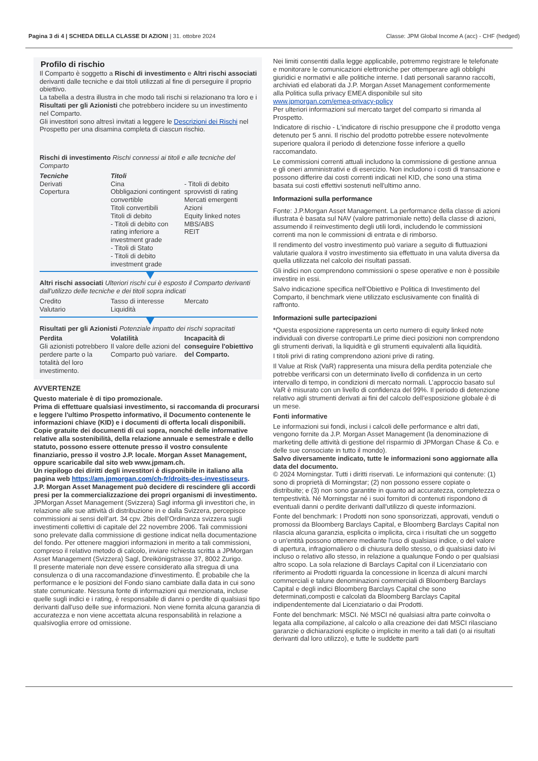Pagina 3 di 4 | SCHEDA DELLA CLASSE DI AZIONI | 31. ottobre 2024
Classe: JPM Global Income A (acc) - CHF (hedged)
Profilo di rischio
Il Comparto è soggetto a Rischi di investimento e Altri rischi associati derivanti dalle tecniche e dai titoli utilizzati al fine di perseguire il proprio obiettivo.
La tabella a destra illustra in che modo tali rischi si relazionano tra loro e i Risultati per gli Azionisti che potrebbero incidere su un investimento nel Comparto.
Gli investitori sono altresì invitati a leggere le Descrizioni dei Rischi nel Prospetto per una disamina completa di ciascun rischio.
Rischi di investimento Rischi connessi ai titoli e alle tecniche del Comparto
| Tecniche Derivati Copertura | Titoli Cina Obbligazioni contingent convertible Titoli convertibili Titoli di debito - Titoli di debito con rating inferiore a investment grade - Titoli di Stato - Titoli di debito investment grade | - Titoli di debito sprovvisti di rating Mercati emergenti Azioni Equity linked notes MBS/ABS REIT |
Altri rischi associati Ulteriori rischi cui è esposto il Comparto derivanti dall'utilizzo delle tecniche e dei titoli sopra indicati
| Credito Valutario | Tasso di interesse Liquidità | Mercato |
Risultati per gli Azionisti Potenziale impatto dei rischi sopracitati
| Perdita Gli azionisti potrebbero perdere parte o la totalità del loro investimento. | Volatilità Il valore delle azioni del Comparto può variare. | Incapacità di conseguire l'obiettivo del Comparto. |
AVVERTENZE
Questo materiale è di tipo promozionale.
Prima di effettuare qualsiasi investimento, si raccomanda di procurarsi e leggere l'ultimo Prospetto informativo, il Documento contenente le informazioni chiave (KID) e i documenti di offerta locali disponibili. Copie gratuite dei documenti di cui sopra, nonché delle informative relative alla sostenibilità, della relazione annuale e semestrale e dello statuto, possono essere ottenute presso il vostro consulente finanziario, presso il vostro J.P. locale. Morgan Asset Management, oppure scaricabile dal sito web www.jpmam.ch.
Un riepilogo dei diritti degli investitori è disponibile in italiano alla pagina web https://am.jpmorgan.com/ch-fr/droits-des-investisseurs. J.P. Morgan Asset Management può decidere di rescindere gli accordi presi per la commercializzazione dei propri organismi di investimento.
JPMorgan Asset Management (Svizzera) Sagl informa gli investitori che, in relazione alle sue attività di distribuzione in e dalla Svizzera, percepisce commissioni ai sensi dell’art. 34 cpv. 2bis dell’Ordinanza svizzera sugli investimenti collettivi di capitale del 22 novembre 2006. Tali commissioni sono prelevate dalla commissione di gestione indicat nella documentazione del fondo. Per ottenere maggiori informazioni in merito a tali commissioni, compreso il relativo metodo di calcolo, inviare richiesta scritta a JPMorgan Asset Management (Svizzera) Sagl, Dreikönigstrasse 37, 8002 Zurigo.
Il presente materiale non deve essere considerato alla stregua di una consulenza o di una raccomandazione d'investimento. È probabile che la performance e le posizioni del Fondo siano cambiate dalla data in cui sono state comunicate. Nessuna fonte di informazioni qui menzionata, incluse quelle sugli indici e i rating, è responsabile di danni o perdite di qualsiasi tipo derivanti dall'uso delle sue informazioni. Non viene fornita alcuna garanzia di accuratezza e non viene accettata alcuna responsabilità in relazione a qualsivoglia errore od omissione.
Nei limiti consentiti dalla legge applicabile, potremmo registrare le telefonate e monitorare le comunicazioni elettroniche per ottemperare agli obblighi giuridici e normativi e alle politiche interne. I dati personali saranno raccolti, archiviati ed elaborati da J.P. Morgan Asset Management conformemente alla Politica sulla privacy EMEA disponibile sul sito www.jpmorgan.com/emea-privacy-policy
Per ulteriori informazioni sul mercato target del comparto si rimanda al Prospetto.
Indicatore di rischio - L'indicatore di rischio presuppone che il prodotto venga detenuto per 5 anni. Il rischio del prodotto potrebbe essere notevolmente superiore qualora il periodo di detenzione fosse inferiore a quello raccomandato.
Le commissioni correnti attuali includono la commissione di gestione annua e gli oneri amministrativi e di esercizio. Non includono i costi di transazione e possono differire dai costi correnti indicati nel KID, che sono una stima basata sui costi effettivi sostenuti nell'ultimo anno.
Informazioni sulla performance
Fonte: J.P.Morgan Asset Management. La performance della classe di azioni illustrata è basata sul NAV (valore patrimoniale netto) della classe di azioni, assumendo il reinvestimento degli utili lordi, includendo le commissioni correnti ma non le commissioni di entrata e di rimborso.
Il rendimento del vostro investimento può variare a seguito di fluttuazioni valutarie qualora il vostro investimento sia effettuato in una valuta diversa da quella utilizzata nel calcolo dei risultati passati.
Gli indici non comprendono commissioni o spese operative e non è possibile investire in essi.
Salvo indicazione specifica nell'Obiettivo e Politica di Investimento del Comparto, il benchmark viene utilizzato esclusivamente con finalità di raffronto.
Informazioni sulle partecipazioni
*Questa esposizione rappresenta un certo numero di equity linked note individuali con diverse controparti.Le prime dieci posizioni non comprendono gli strumenti derivati, la liquidità e gli strumenti equivalenti alla liquidità.
I titoli privi di rating comprendono azioni prive di rating.
Il Value at Risk (VaR) rappresenta una misura della perdita potenziale che potrebbe verificarsi con un determinato livello di confidenza in un certo intervallo di tempo, in condizioni di mercato normali. L’approccio basato sul VaR è misurato con un livello di confidenza del 99%. Il periodo di detenzione relativo agli strumenti derivati ai fini del calcolo dell’esposizione globale è di un mese.
Fonti informative
Le informazioni sui fondi, inclusi i calcoli delle performance e altri dati, vengono fornite da J.P. Morgan Asset Management (la denominazione di marketing delle attività di gestione del risparmio di JPMorgan Chase & Co. e delle sue consociate in tutto il mondo).
Salvo diversamente indicato, tutte le informazioni sono aggiornate alla data del documento.
© 2024 Morningstar. Tutti i diritti riservati. Le informazioni qui contenute: (1) sono di proprietà di Morningstar; (2) non possono essere copiate o distribuite; e (3) non sono garantite in quanto ad accuratezza, completezza o tempestività. Né Morningstar né i suoi fornitori di contenuti rispondono di eventuali danni o perdite derivanti dall'utilizzo di queste informazioni.
Fonte del benchmark: I Prodotti non sono sponsorizzati, approvati, venduti o promossi da Bloomberg Barclays Capital, e Bloomberg Barclays Capital non rilascia alcuna garanzia, esplicita o implicita, circa i risultati che un soggetto o un'entità possono ottenere mediante l'uso di qualsiasi indice, o del valore di apertura, infragiornaliero o di chiusura dello stesso, o di qualsiasi dato ivi incluso o relativo allo stesso, in relazione a qualunque Fondo o per qualsiasi altro scopo. La sola relazione di Barclays Capital con il Licenziatario con riferimento ai Prodotti riguarda la concessione in licenza di alcuni marchi commerciali e talune denominazioni commerciali di Bloomberg Barclays Capital e degli indici Bloomberg Barclays Capital che sono determinati,composti e calcolati da Bloomberg Barclays Capital indipendentemente dal Licenziatario o dai Prodotti.
Fonte del benchmark: MSCI. Né MSCI né qualsiasi altra parte coinvolta o legata alla compilazione, al calcolo o alla creazione dei dati MSCI rilasciano garanzie o dichiarazioni esplicite o implicite in merito a tali dati (o ai risultati derivanti dal loro utilizzo), e tutte le suddette parti